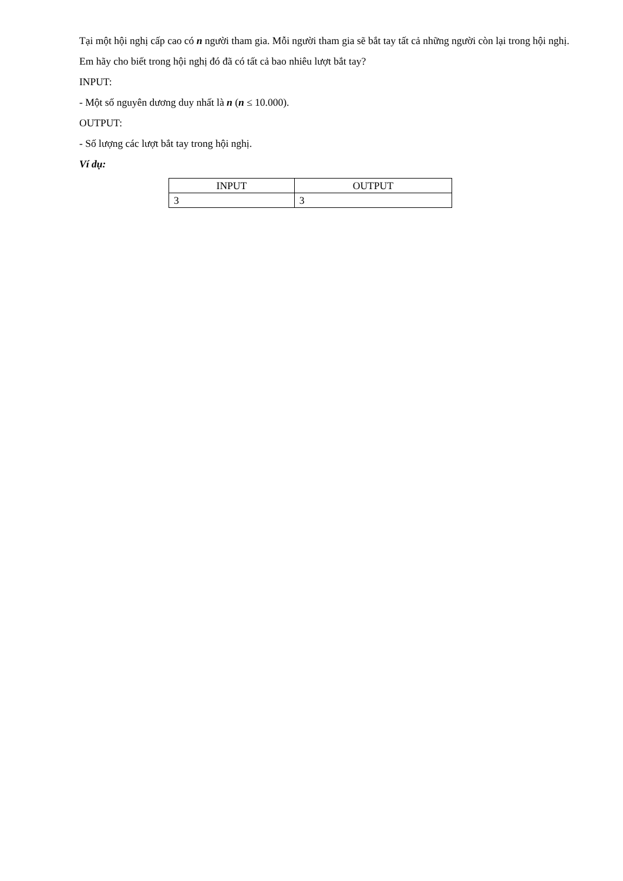Tại một hội nghị cấp cao có n người tham gia. Mỗi người tham gia sẽ bắt tay tất cả những người còn lại trong hội nghị.
Em hãy cho biết trong hội nghị đó đã có tất cả bao nhiêu lượt bắt tay?
INPUT:
- Một số nguyên dương duy nhất là n (n ≤ 10.000).
OUTPUT:
- Số lượng các lượt bắt tay trong hội nghị.
Ví dụ:
| INPUT | OUTPUT |
| --- | --- |
| 3 | 3 |